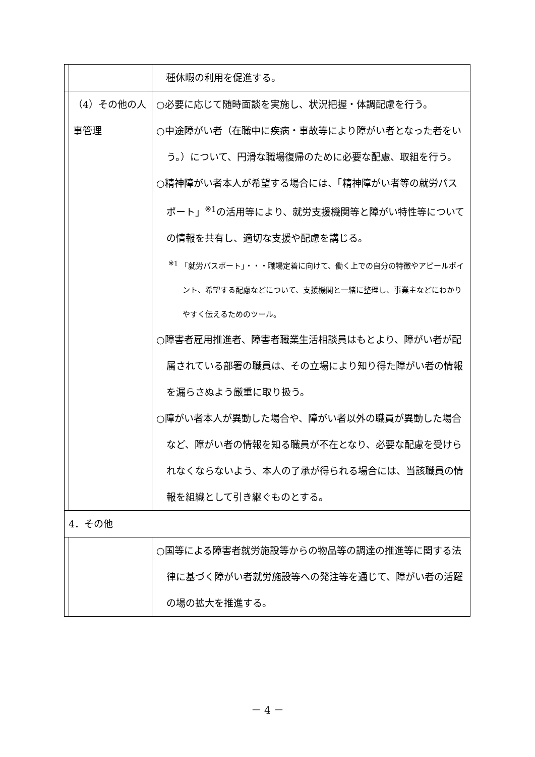| | | 種休暇の利用を促進する。 |
| | （4）その他の人事管理 | ○必要に応じて随時面談を実施し、状況把握・体調配慮を行う。 ○中途障がい者（在職中に疾病・事故等により障がい者となった者をいう。）について、円滑な職場復帰のために必要な配慮、取組を行う。 ○精神障がい者本人が希望する場合には、「精神障がい者等の就労パスポート」<sup>※1</sup>の活用等により、就労支援機関等と障がい特性等についての情報を共有し、適切な支援や配慮を講じる。 <sup>※1</sup> 「就労パスポート」・・・職場定着に向けて、働く上での自分の特徴やアピールポイント、希望する配慮などについて、支援機関と一緒に整理し、事業主などにわかりやすく伝えるためのツール。 ○障害者雇用推進者、障害者職業生活相談員はもとより、障がい者が配属されている部署の職員は、その立場により知り得た障がい者の情報を漏らさぬよう厳重に取り扱う。 ○障がい者本人が異動した場合や、障がい者以外の職員が異動した場合など、障がい者の情報を知る職員が不在となり、必要な配慮を受けられなくならないよう、本人の了承が得られる場合には、当該職員の情報を組織として引き継ぐものとする。 |
| 4．その他 | | |
| | | ○国等による障害者就労施設等からの物品等の調達の推進等に関する法律に基づく障がい者就労施設等への発注等を通じて、障がい者の活躍の場の拡大を推進する。 |
－ 4 －